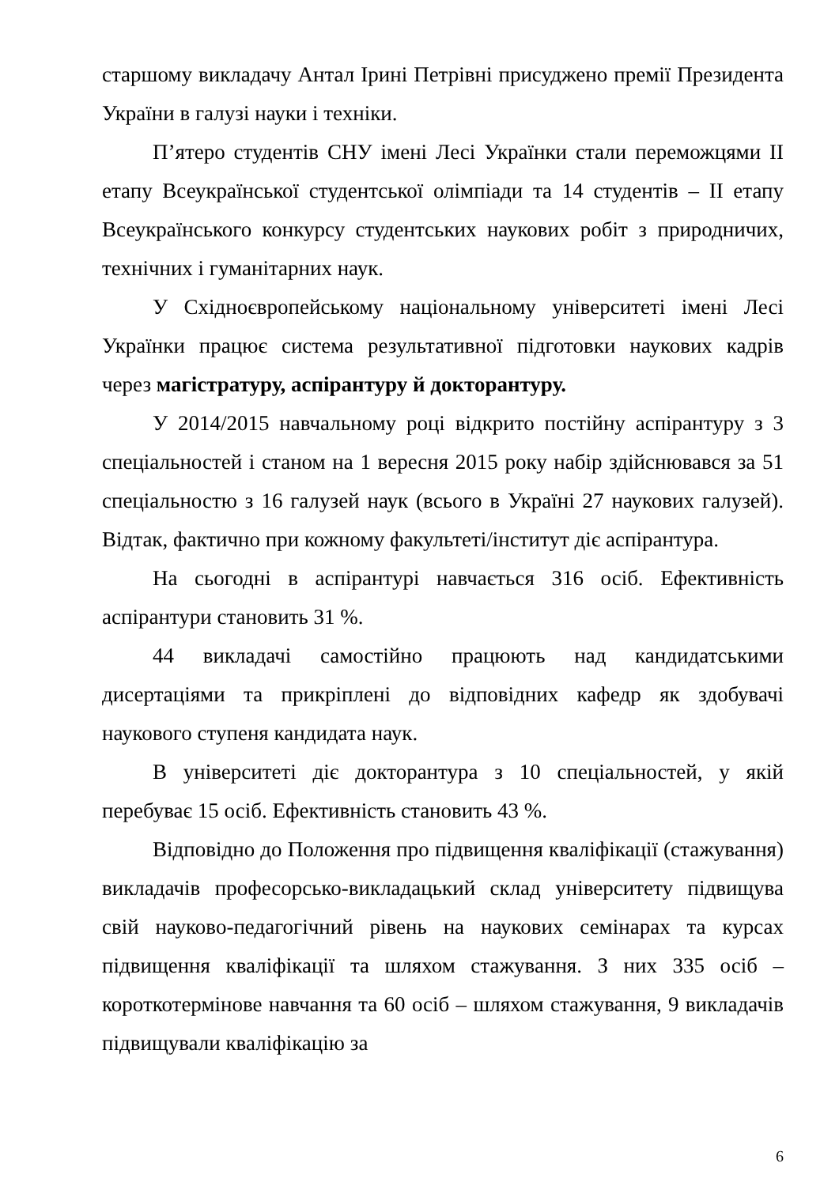старшому викладачу Антал Ірині Петрівні присуджено премії Президента України в галузі науки і техніки.
П’ятеро студентів СНУ імені Лесі Українки стали переможцями ІІ етапу Всеукраїнської студентської олімпіади та 14 студентів – ІІ етапу Всеукраїнського конкурсу студентських наукових робіт з природничих, технічних і гуманітарних наук.
У Східноєвропейському національному університеті імені Лесі Українки працює система результативної підготовки наукових кадрів через магістратуру, аспірантуру й докторантуру.
У 2014/2015 навчальному році відкрито постійну аспірантуру з 3 спеціальностей і станом на 1 вересня 2015 року набір здійснювався за 51 спеціальностю з 16 галузей наук (всього в Україні 27 наукових галузей). Відтак, фактично при кожному факультеті/інститут діє аспірантура.
На сьогодні в аспірантурі навчається 316 осіб. Ефективність аспірантури становить 31 %.
44 викладачі самостійно працюють над кандидатськими дисертаціями та прикріплені до відповідних кафедр як здобувачі наукового ступеня кандидата наук.
В університеті діє докторантура з 10 спеціальностей, у якій перебуває 15 осіб. Ефективність становить 43 %.
Відповідно до Положення про підвищення кваліфікації (стажування) викладачів професорсько-викладацький склад університету підвищува свій науково-педагогічний рівень на наукових семінарах та курсах підвищення кваліфікації та шляхом стажування. З них 335 осіб – короткотермінове навчання та 60 осіб – шляхом стажування, 9 викладачів підвищували кваліфікацію за
6